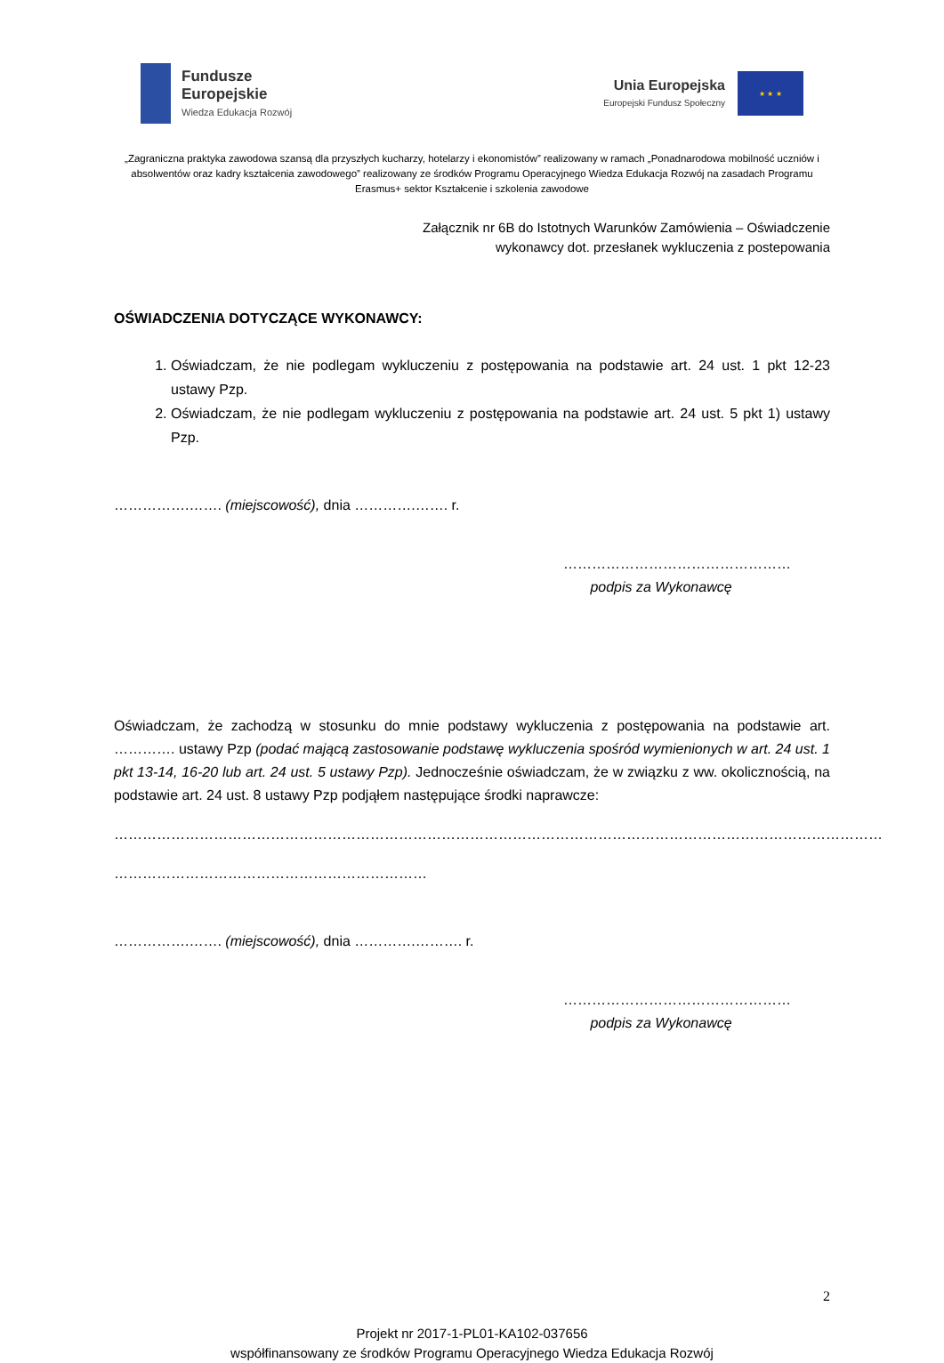Fundusze
Europejskie
Wiedza Edukacja Rozwój
Unia Europejska
Europejski Fundusz Społeczny
★ ★ ★
„Zagraniczna praktyka zawodowa szansą dla przyszłych kucharzy, hotelarzy i ekonomistów” realizowany w ramach „Ponadnarodowa mobilność uczniów i absolwentów oraz kadry kształcenia zawodowego” realizowany ze środków Programu Operacyjnego Wiedza Edukacja Rozwój na zasadach Programu Erasmus+ sektor Kształcenie i szkolenia zawodowe
Załącznik nr 6B do Istotnych Warunków Zamówienia – Oświadczenie
wykonawcy dot. przesłanek wykluczenia z postepowania
OŚWIADCZENIA DOTYCZĄCE WYKONAWCY:
1. Oświadczam, że nie podlegam wykluczeniu z postępowania na podstawie art. 24 ust. 1 pkt 12-23 ustawy Pzp.
2. Oświadczam, że nie podlegam wykluczeniu z postępowania na podstawie art. 24 ust. 5 pkt 1) ustawy Pzp.
…………….……. (miejscowość), dnia ………….……. r.
…………………………………………
podpis za Wykonawcę
Oświadczam, że zachodzą w stosunku do mnie podstawy wykluczenia z postępowania na podstawie art. …………. ustawy Pzp (podać mającą zastosowanie podstawę wykluczenia spośród wymienionych w art. 24 ust. 1 pkt 13-14, 16-20 lub art. 24 ust. 5 ustawy Pzp). Jednocześnie oświadczam, że w związku z ww. okolicznością, na podstawie art. 24 ust. 8 ustawy Pzp podjąłem następujące środki naprawcze:
………………………………………………………………………………………………………………………………………………
…………………………………………………………
…………….……. (miejscowość), dnia ………….………. r.
…………………………………………
podpis za Wykonawcę
2
Projekt nr 2017-1-PL01-KA102-037656
współfinansowany ze środków Programu Operacyjnego Wiedza Edukacja Rozwój